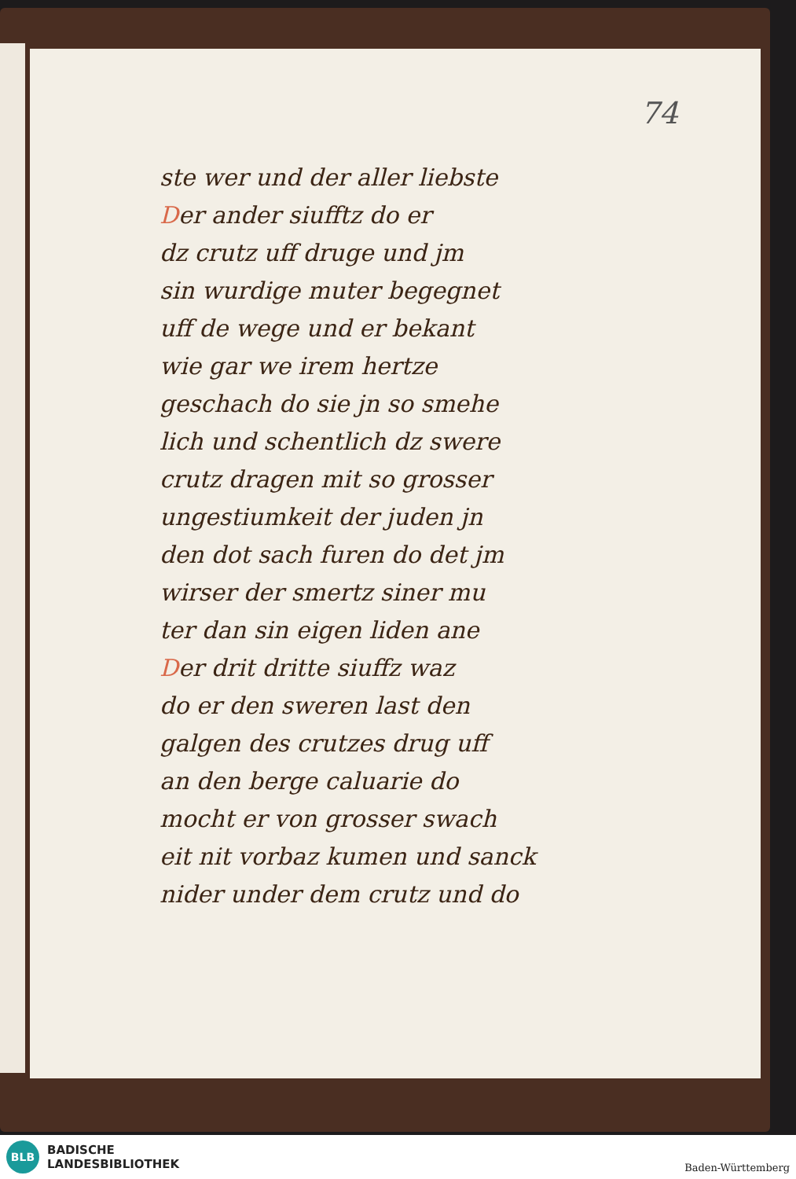74
ste wer und der aller liebste
Der ander siufftz do er
dz crutz uff druge und jm
sin wurdige muter begegnet
uff de wege und er bekant
wie gar we irem hertze
geschach do sie jn so smehe
lich und schentlich dz swere
crutz dragen mit so grosser
ungestiumkeit der juden jn
den dot sach furen do det jm
wirser der smertz siner mu
ter dan sin eigen liden ane
Der drit dritte siuffz waz
do er den sweren last den
galgen des crutzes drug uff
an den berge caluarie do
mocht er von grosser swach
eit nit vorbaz kumen und sanck
nider under dem crutz und do
BLB
BADISCHE
LANDESBIBLIOTHEK
Baden-Württemberg